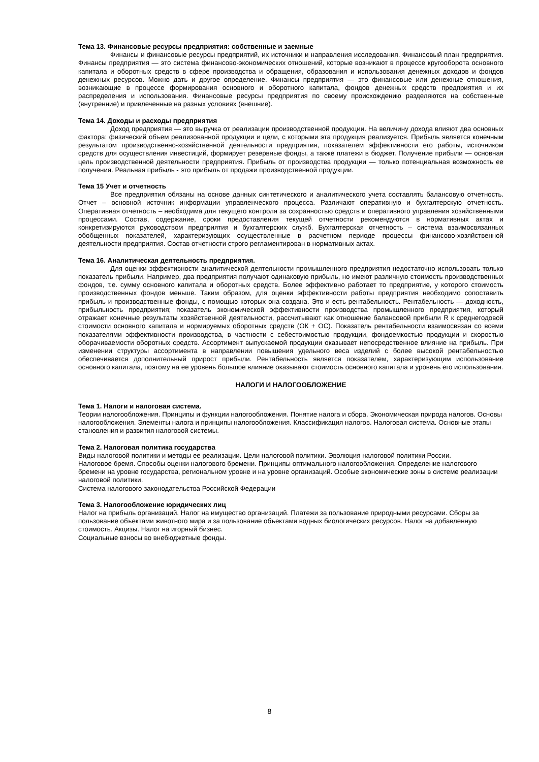Тема 13. Финансовые ресурсы предприятия: собственные и заемные
Финансы и финансовые ресурсы предприятий, их источники и направления исследования. Финансовый план предприятия. Финансы предприятия — это система финансово-экономических отношений, которые возникают в процессе кругооборота основного капитала и оборотных средств в сфере производства и обращения, образования и использования денежных доходов и фондов денежных ресурсов. Можно дать и другое определение. Финансы предприятия — это финансовые или денежные отношения, возникающие в процессе формирования основного и оборотного капитала, фондов денежных средств предприятия и их распределения и использования. Финансовые ресурсы предприятия по своему происхождению разделяются на собственные (внутренние) и привлеченные на разных условиях (внешние).
Тема 14. Доходы и расходы предприятия
Доход предприятия — это выручка от реализации производственной продукции. На величину дохода влияют два основных фактора: физический объем реализованной продукции и цели, с которыми эта продукция реализуется. Прибыль является конечным результатом производственно-хозяйственной деятельности предприятия, показателем эффективности его работы, источником средств для осуществления инвестиций, формирует резервные фонды, а также платежи в бюджет. Получение прибыли — основная цель производственной деятельности предприятия. Прибыль от производства продукции — только потенциальная возможность ее получения. Реальная прибыль - это прибыль от продажи производственной продукции.
Тема 15 Учет и отчетность
Все предприятия обязаны на основе данных синтетического и аналитического учета составлять балансовую отчетность. Отчет – основной источник информации управленческого процесса. Различают оперативную и бухгалтерскую отчетность. Оперативная отчетность – необходима для текущего контроля за сохранностью средств и оперативного управления хозяйственными процессами. Состав, содержание, сроки предоставления текущей отчетности рекомендуются в нормативных актах и конкретизируются руководством предприятия и бухгалтерских служб. Бухгалтерская отчетность – система взаимосвязанных обобщенных показателей, характеризующих осуществленные в расчетном периоде процессы финансово-хозяйственной деятельности предприятия. Состав отчетности строго регламентирован в нормативных актах.
Тема 16. Аналитическая деятельность предприятия.
Для оценки эффективности аналитической деятельности промышленного предприятия недостаточно использовать только показатель прибыли. Например, два предприятия получают одинаковую прибыль, но имеют различную стоимость производственных фондов, т.е. сумму основного капитала и оборотных средств. Более эффективно работает то предприятие, у которого стоимость производственных фондов меньше. Таким образом, для оценки эффективности работы предприятия необходимо сопоставить прибыль и производственные фонды, с помощью которых она создана. Это и есть рентабельность. Рентабельность — доходность, прибыльность предприятия; показатель экономической эффективности производства промышленного предприятия, который отражает конечные результаты хозяйственной деятельности, рассчитывают как отношение балансовой прибыли R к среднегодовой стоимости основного капитала и нормируемых оборотных средств (ОК + ОС). Показатель рентабельности взаимосвязан со всеми показателями эффективности производства, в частности с себестоимостью продукции, фондоемкостью продукции и скоростью оборачиваемости оборотных средств. Ассортимент выпускаемой продукции оказывает непосредственное влияние на прибыль. При изменении структуры ассортимента в направлении повышения удельного веса изделий с более высокой рентабельностью обеспечивается дополнительный прирост прибыли. Рентабельность является показателем, характеризующим использование основного капитала, поэтому на ее уровень большое влияние оказывают стоимость основного капитала и уровень его использования.
НАЛОГИ И НАЛОГООБЛОЖЕНИЕ
Тема 1. Налоги и налоговая система.
Теории налогообложения. Принципы и функции налогообложения. Понятие налога и сбора. Экономическая природа налогов. Основы налогообложения. Элементы налога и принципы налогообложения. Классификация налогов. Налоговая система. Основные этапы становления и развития налоговой системы.
Тема 2. Налоговая политика государства
Виды налоговой политики и методы ее реализации. Цели налоговой политики. Эволюция налоговой политики России.
Налоговое бремя. Способы оценки налогового бремени. Принципы оптимального налогообложения. Определение налогового бремени на уровне государства, региональном уровне и на уровне организаций. Особые экономические зоны в системе реализации налоговой политики.
Система налогового законодательства Российской Федерации
Тема 3. Налогообложение юридических лиц
Налог на прибыль организаций. Налог на имущество организаций. Платежи за пользование природными ресурсами. Сборы за пользование объектами животного мира и за пользование объектами водных биологических ресурсов. Налог на добавленную стоимость. Акцизы. Налог на игорный бизнес.
Социальные взносы во внебюджетные фонды.
8